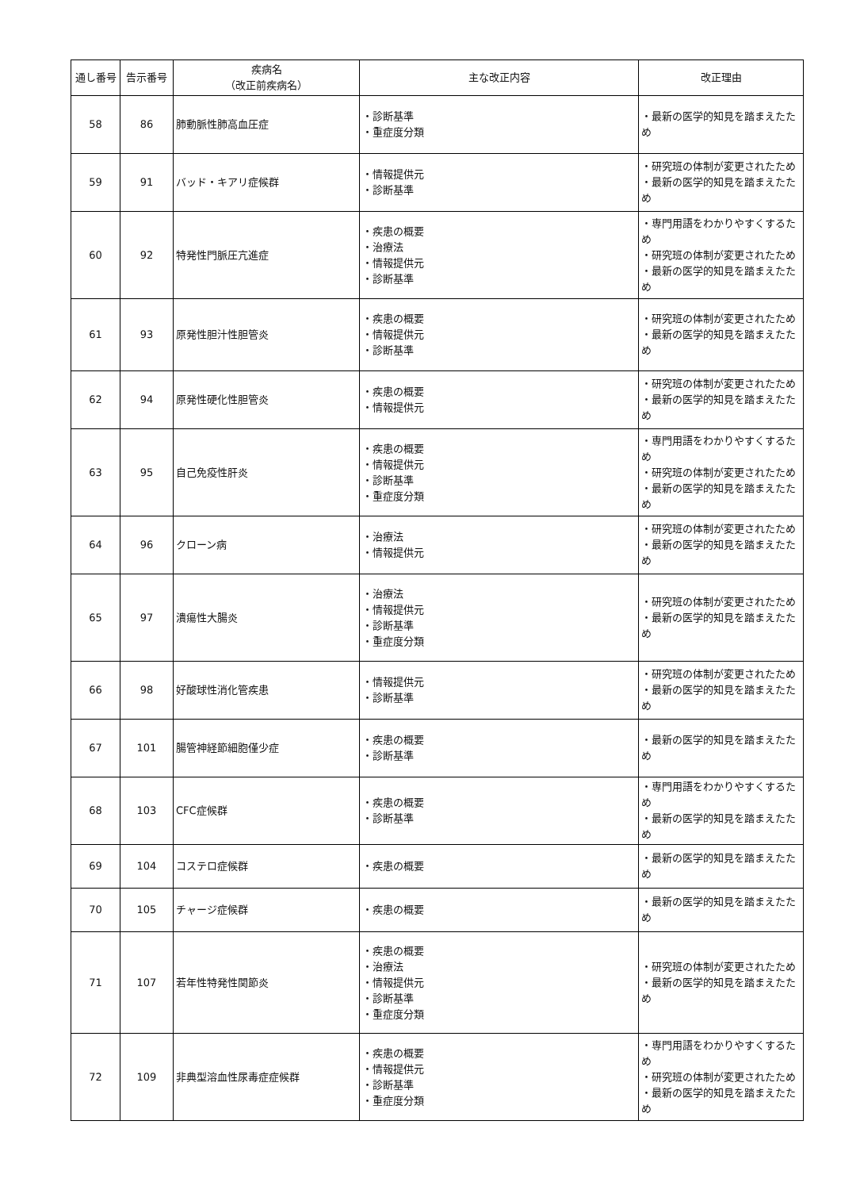| 通し番号 | 告示番号 | 疾病名 （改正前疾病名） | 主な改正内容 | 改正理由 |
| --- | --- | --- | --- | --- |
| 58 | 86 | 肺動脈性肺高血圧症 | ・診断基準 ・重症度分類 | ・最新の医学的知見を踏まえたため |
| 59 | 91 | バッド・キアリ症候群 | ・情報提供元 ・診断基準 | ・研究班の体制が変更されたため ・最新の医学的知見を踏まえたため |
| 60 | 92 | 特発性門脈圧亢進症 | ・疾患の概要 ・治療法 ・情報提供元 ・診断基準 | ・専門用語をわかりやすくするため ・研究班の体制が変更されたため ・最新の医学的知見を踏まえたため |
| 61 | 93 | 原発性胆汁性胆管炎 | ・疾患の概要 ・情報提供元 ・診断基準 | ・研究班の体制が変更されたため ・最新の医学的知見を踏まえたため |
| 62 | 94 | 原発性硬化性胆管炎 | ・疾患の概要 ・情報提供元 | ・研究班の体制が変更されたため ・最新の医学的知見を踏まえたため |
| 63 | 95 | 自己免疫性肝炎 | ・疾患の概要 ・情報提供元 ・診断基準 ・重症度分類 | ・専門用語をわかりやすくするため ・研究班の体制が変更されたため ・最新の医学的知見を踏まえたため |
| 64 | 96 | クローン病 | ・治療法 ・情報提供元 | ・研究班の体制が変更されたため ・最新の医学的知見を踏まえたため |
| 65 | 97 | 潰瘍性大腸炎 | ・治療法 ・情報提供元 ・診断基準 ・重症度分類 | ・研究班の体制が変更されたため ・最新の医学的知見を踏まえたため |
| 66 | 98 | 好酸球性消化管疾患 | ・情報提供元 ・診断基準 | ・研究班の体制が変更されたため ・最新の医学的知見を踏まえたため |
| 67 | 101 | 腸管神経節細胞僅少症 | ・疾患の概要 ・診断基準 | ・最新の医学的知見を踏まえたため |
| 68 | 103 | CFC症候群 | ・疾患の概要 ・診断基準 | ・専門用語をわかりやすくするため ・最新の医学的知見を踏まえたため |
| 69 | 104 | コステロ症候群 | ・疾患の概要 | ・最新の医学的知見を踏まえたため |
| 70 | 105 | チャージ症候群 | ・疾患の概要 | ・最新の医学的知見を踏まえたため |
| 71 | 107 | 若年性特発性関節炎 | ・疾患の概要 ・治療法 ・情報提供元 ・診断基準 ・重症度分類 | ・研究班の体制が変更されたため ・最新の医学的知見を踏まえたため |
| 72 | 109 | 非典型溶血性尿毒症症候群 | ・疾患の概要 ・情報提供元 ・診断基準 ・重症度分類 | ・専門用語をわかりやすくするため ・研究班の体制が変更されたため ・最新の医学的知見を踏まえたため |